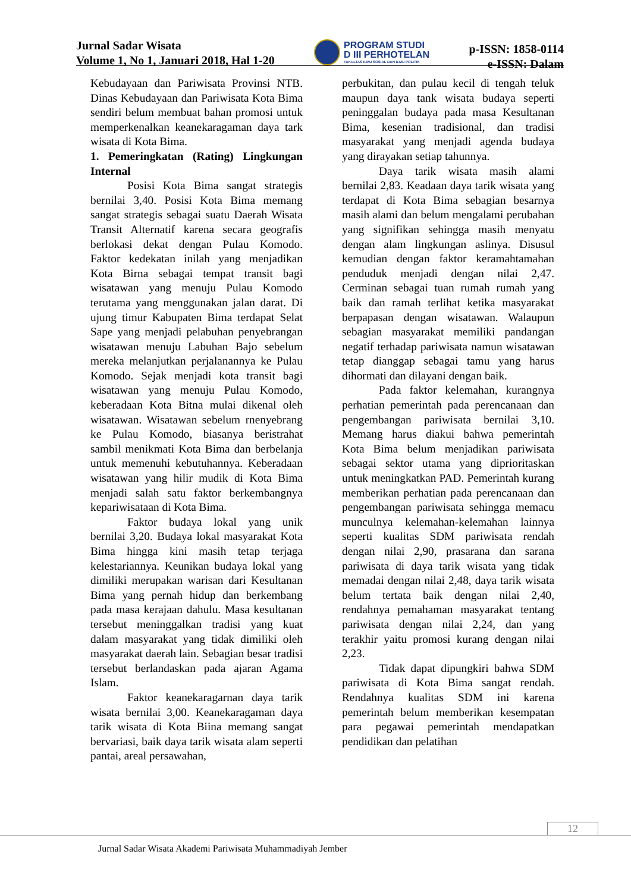Jurnal Sadar Wisata
Volume 1, No 1, Januari 2018, Hal 1-20
PROGRAM STUDI
D III PERHOTELAN
FAKULTAS ILMU SOSIAL DAN ILMU POLITIK
p-ISSN: 1858-0114
e-ISSN: Dalam
Kebudayaan dan Pariwisata Provinsi NTB. Dinas Kebudayaan dan Pariwisata Kota Bima sendiri belum membuat bahan promosi untuk memperkenalkan keanekaragaman daya tark wisata di Kota Bima.
1. Pemeringkatan (Rating) Lingkungan Internal
Posisi Kota Bima sangat strategis bernilai 3,40. Posisi Kota Bima memang sangat strategis sebagai suatu Daerah Wisata Transit Alternatif karena secara geografis berlokasi dekat dengan Pulau Komodo. Faktor kedekatan inilah yang menjadikan Kota Birna sebagai tempat transit bagi wisatawan yang menuju Pulau Komodo terutama yang menggunakan jalan darat. Di ujung timur Kabupaten Bima terdapat Selat Sape yang menjadi pelabuhan penyebrangan wisatawan menuju Labuhan Bajo sebelum mereka melanjutkan perjalanannya ke Pulau Komodo. Sejak menjadi kota transit bagi wisatawan yang menuju Pulau Komodo, keberadaan Kota Bitna mulai dikenal oleh wisatawan. Wisatawan sebelum rnenyebrang ke Pulau Komodo, biasanya beristrahat sambil menikmati Kota Bima dan berbelanja untuk memenuhi kebutuhannya. Keberadaan wisatawan yang hilir mudik di Kota Bima menjadi salah satu faktor berkembangnya kepariwisataan di Kota Bima.
Faktor budaya lokal yang unik bernilai 3,20. Budaya lokal masyarakat Kota Bima hingga kini masih tetap terjaga kelestariannya. Keunikan budaya lokal yang dimiliki merupakan warisan dari Kesultanan Bima yang pernah hidup dan berkembang pada masa kerajaan dahulu. Masa kesultanan tersebut meninggalkan tradisi yang kuat dalam masyarakat yang tidak dimiliki oleh masyarakat daerah lain. Sebagian besar tradisi tersebut berlandaskan pada ajaran Agama Islam.
Faktor keanekaragarnan daya tarik wisata bernilai 3,00. Keanekaragaman daya tarik wisata di Kota Biina memang sangat bervariasi, baik daya tarik wisata alam seperti pantai, areal persawahan,
perbukitan, dan pulau kecil di tengah teluk maupun daya tank wisata budaya seperti peninggalan budaya pada masa Kesultanan Bima, kesenian tradisional, dan tradisi masyarakat yang menjadi agenda budaya yang dirayakan setiap tahunnya.
Daya tarik wisata masih alami bernilai 2,83. Keadaan daya tarik wisata yang terdapat di Kota Bima sebagian besarnya masih alami dan belum mengalami perubahan yang signifikan sehingga masih menyatu dengan alam lingkungan aslinya. Disusul kemudian dengan faktor keramahtamahan penduduk menjadi dengan nilai 2,47. Cerminan sebagai tuan rumah rumah yang baik dan ramah terlihat ketika masyarakat berpapasan dengan wisatawan. Walaupun sebagian masyarakat memiliki pandangan negatif terhadap pariwisata namun wisatawan tetap dianggap sebagai tamu yang harus dihormati dan dilayani dengan baik.
Pada faktor kelemahan, kurangnya perhatian pemerintah pada perencanaan dan pengembangan pariwisata bernilai 3,10. Memang harus diakui bahwa pemerintah Kota Bima belum menjadikan pariwisata sebagai sektor utama yang diprioritaskan untuk meningkatkan PAD. Pemerintah kurang memberikan perhatian pada perencanaan dan pengembangan pariwisata sehingga memacu munculnya kelemahan-kelemahan lainnya seperti kualitas SDM pariwisata rendah dengan nilai 2,90, prasarana dan sarana pariwisata di daya tarik wisata yang tidak memadai dengan nilai 2,48, daya tarik wisata belum tertata baik dengan nilai 2,40, rendahnya pemahaman masyarakat tentang pariwisata dengan nilai 2,24, dan yang terakhir yaitu promosi kurang dengan nilai 2,23.
Tidak dapat dipungkiri bahwa SDM pariwisata di Kota Bima sangat rendah. Rendahnya kualitas SDM ini karena pemerintah belum memberikan kesempatan para pegawai pemerintah mendapatkan pendidikan dan pelatihan
12
Jurnal Sadar Wisata Akademi Pariwisata Muhammadiyah Jember